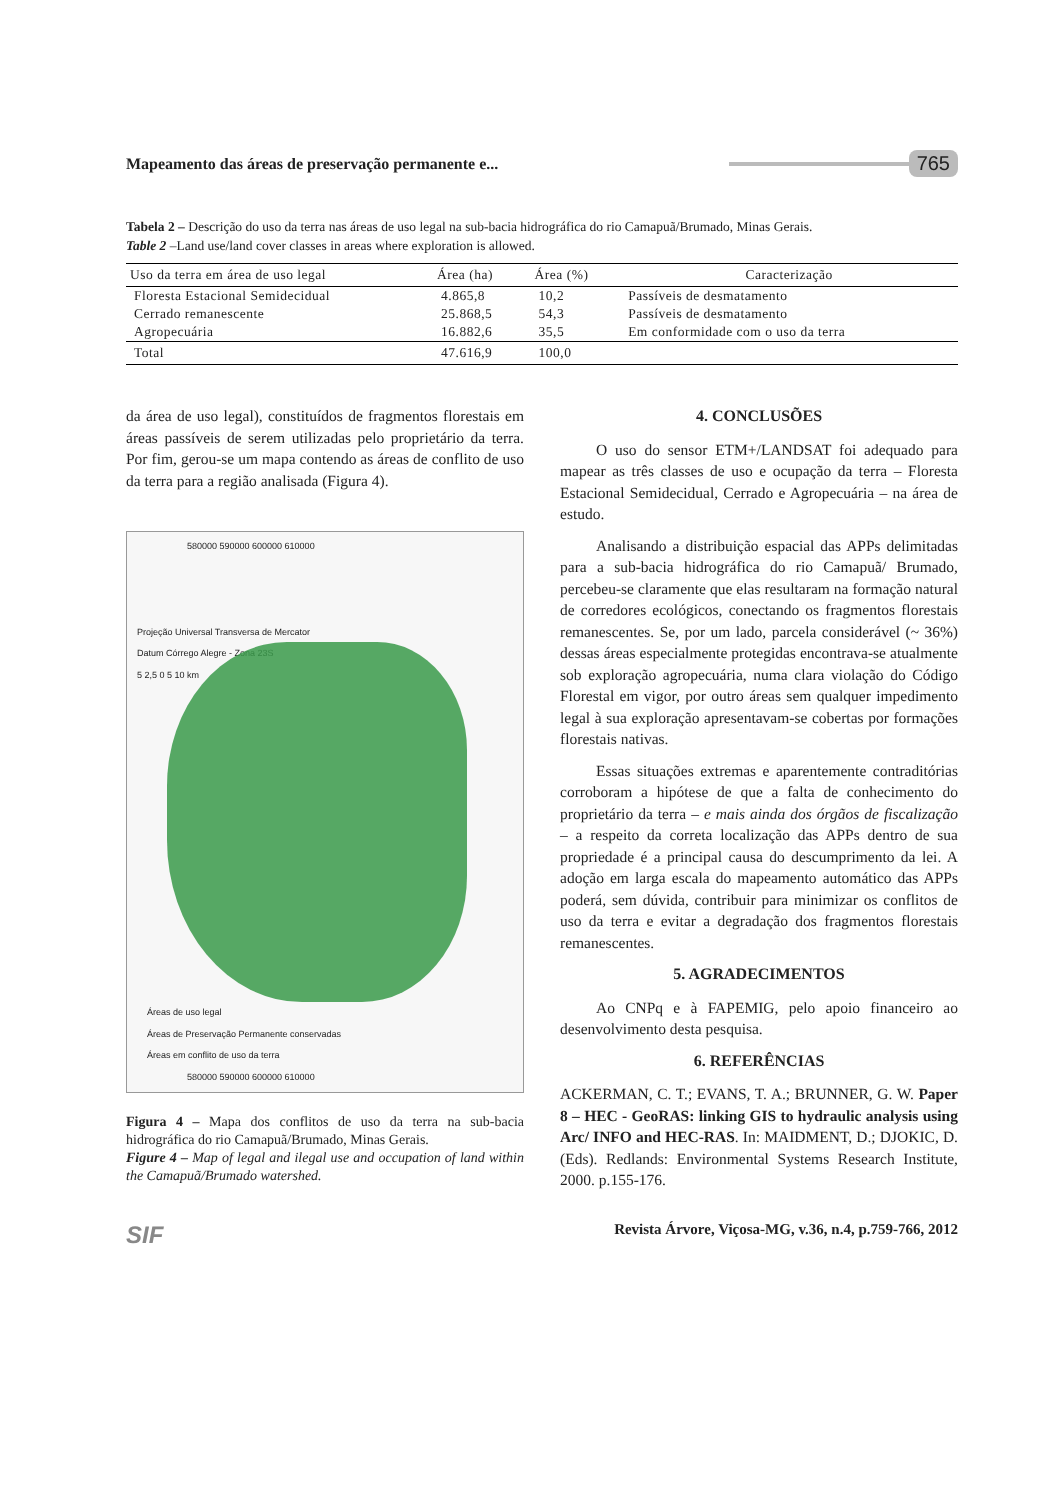Mapeamento das áreas de preservação permanente e...
765
Tabela 2 – Descrição do uso da terra nas áreas de uso legal na sub-bacia hidrográfica do rio Camapuã/Brumado, Minas Gerais.
Table 2 –Land use/land cover classes in areas where exploration is allowed.
| Uso da terra em área de uso legal | Área (ha) | Área (%) | Caracterização |
| --- | --- | --- | --- |
| Floresta Estacional Semidecidual | 4.865,8 | 10,2 | Passíveis de desmatamento |
| Cerrado remanescente | 25.868,5 | 54,3 | Passíveis de desmatamento |
| Agropecuária | 16.882,6 | 35,5 | Em conformidade com o uso da terra |
| Total | 47.616,9 | 100,0 | |
da área de uso legal), constituídos de fragmentos florestais em áreas passíveis de serem utilizadas pelo proprietário da terra. Por fim, gerou-se um mapa contendo as áreas de conflito de uso da terra para a região analisada (Figura 4).
580000 590000 600000 610000
Projeção Universal Transversa de Mercator
Datum Córrego Alegre - Zona 23S
5 2,5 0 5 10 km
Áreas de uso legal
Áreas de Preservação Permanente conservadas
Áreas em conflito de uso da terra
580000 590000 600000 610000
Figura 4 – Mapa dos conflitos de uso da terra na sub-bacia hidrográfica do rio Camapuã/Brumado, Minas Gerais.
Figure 4 – Map of legal and ilegal use and occupation of land within the Camapuã/Brumado watershed.
4. CONCLUSÕES
O uso do sensor ETM+/LANDSAT foi adequado para mapear as três classes de uso e ocupação da terra – Floresta Estacional Semidecidual, Cerrado e Agropecuária – na área de estudo.
Analisando a distribuição espacial das APPs delimitadas para a sub-bacia hidrográfica do rio Camapuã/ Brumado, percebeu-se claramente que elas resultaram na formação natural de corredores ecológicos, conectando os fragmentos florestais remanescentes. Se, por um lado, parcela considerável (~ 36%) dessas áreas especialmente protegidas encontrava-se atualmente sob exploração agropecuária, numa clara violação do Código Florestal em vigor, por outro áreas sem qualquer impedimento legal à sua exploração apresentavam-se cobertas por formações florestais nativas.
Essas situações extremas e aparentemente contraditórias corroboram a hipótese de que a falta de conhecimento do proprietário da terra – e mais ainda dos órgãos de fiscalização – a respeito da correta localização das APPs dentro de sua propriedade é a principal causa do descumprimento da lei. A adoção em larga escala do mapeamento automático das APPs poderá, sem dúvida, contribuir para minimizar os conflitos de uso da terra e evitar a degradação dos fragmentos florestais remanescentes.
5. AGRADECIMENTOS
Ao CNPq e à FAPEMIG, pelo apoio financeiro ao desenvolvimento desta pesquisa.
6. REFERÊNCIAS
ACKERMAN, C. T.; EVANS, T. A.; BRUNNER, G. W. Paper 8 – HEC - GeoRAS: linking GIS to hydraulic analysis using Arc/ INFO and HEC-RAS. In: MAIDMENT, D.; DJOKIC, D. (Eds). Redlands: Environmental Systems Research Institute, 2000. p.155-176.
SIF Revista Árvore, Viçosa-MG, v.36, n.4, p.759-766, 2012